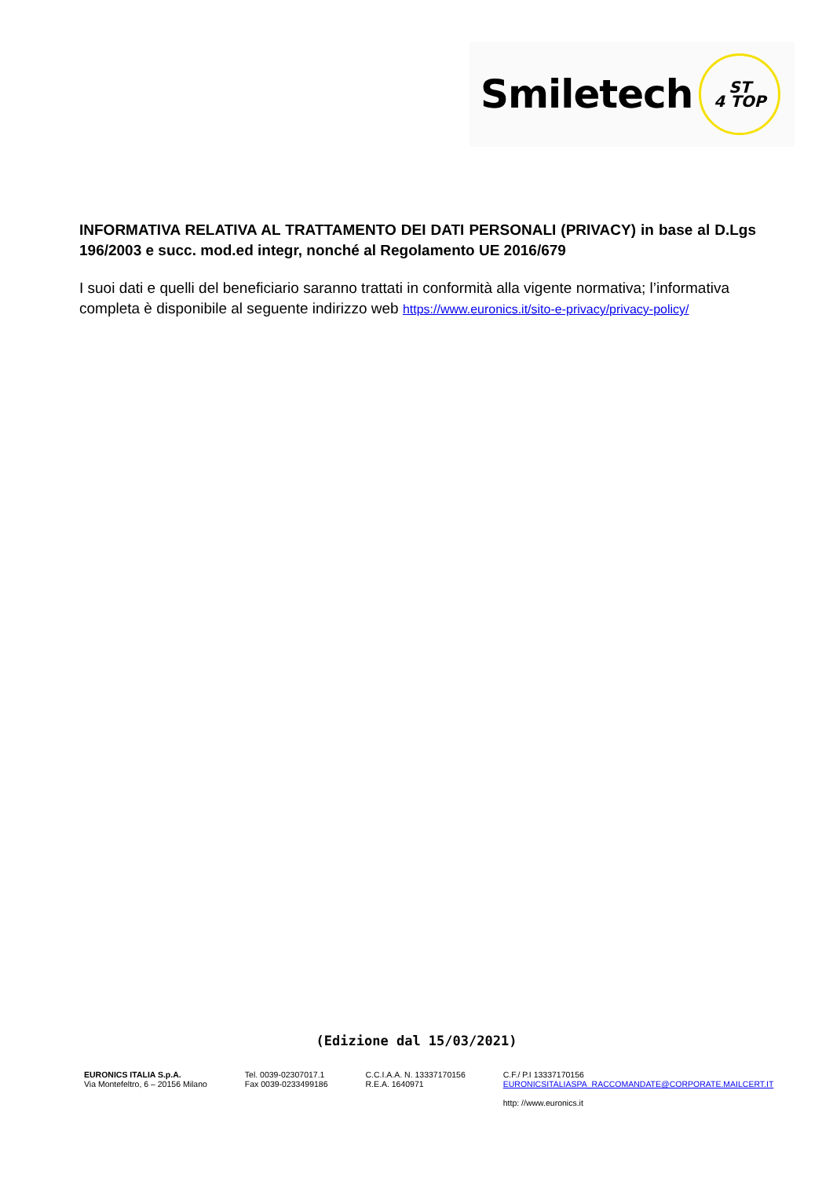Smiletech
ST
4 TOP
INFORMATIVA RELATIVA AL TRATTAMENTO DEI DATI PERSONALI (PRIVACY) in base al D.Lgs 196/2003 e succ. mod.ed integr, nonché al Regolamento UE 2016/679
I suoi dati e quelli del beneficiario saranno trattati in conformità alla vigente normativa; l’informativa completa è disponibile al seguente indirizzo web https://www.euronics.it/sito-e-privacy/privacy-policy/
(Edizione dal 15/03/2021)
EURONICS ITALIA S.p.A.
Via Montefeltro, 6 – 20156 Milano
Tel. 0039-02307017.1
Fax 0039-0233499186
C.C.I.A.A. N. 13337170156
R.E.A. 1640971
C.F./ P.I 13337170156
EURONICSITALIASPA_RACCOMANDATE@CORPORATE.MAILCERT.IT
http: //www.euronics.it